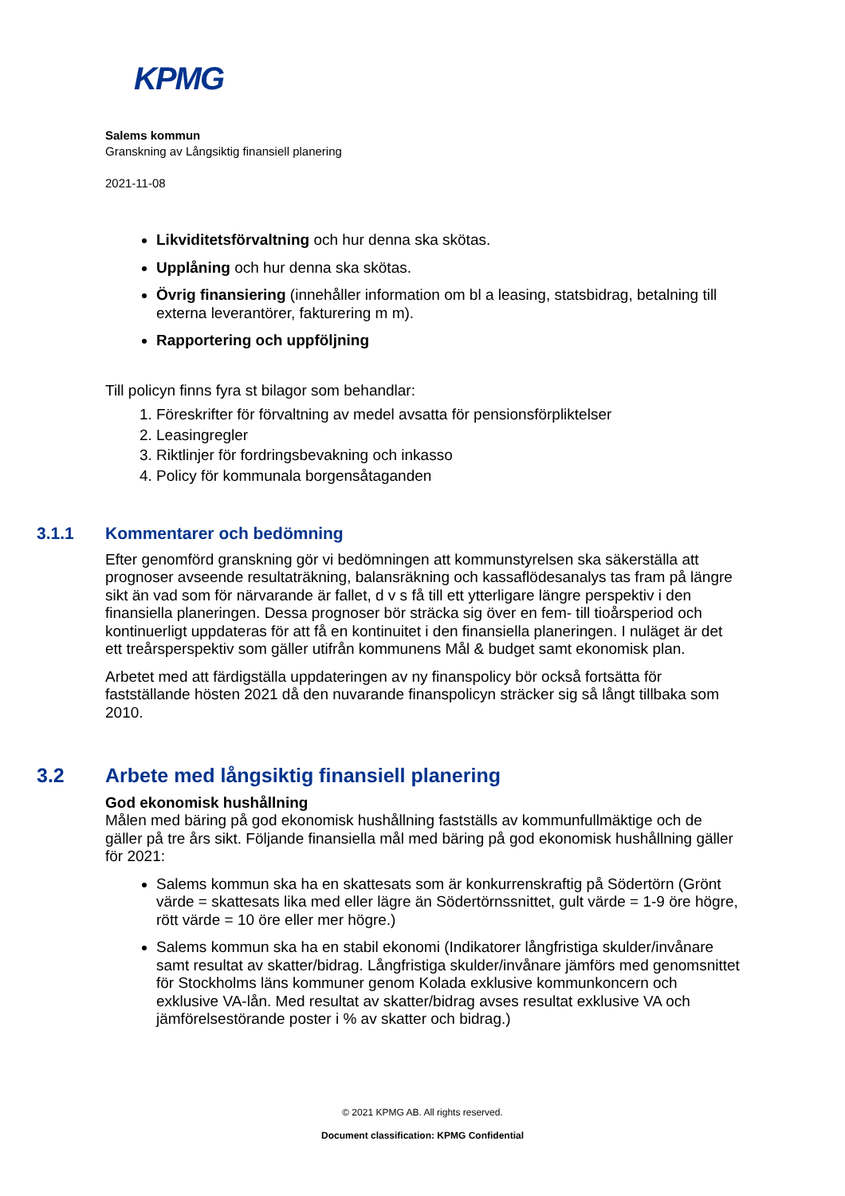KPMG
Salems kommun
Granskning av Långsiktig finansiell planering
2021-11-08
Likviditetsförvaltning och hur denna ska skötas.
Upplåning och hur denna ska skötas.
Övrig finansiering (innehåller information om bl a leasing, statsbidrag, betalning till externa leverantörer, fakturering m m).
Rapportering och uppföljning
Till policyn finns fyra st bilagor som behandlar:
1. Föreskrifter för förvaltning av medel avsatta för pensionsförpliktelser
2. Leasingregler
3. Riktlinjer för fordringsbevakning och inkasso
4. Policy för kommunala borgensåtaganden
3.1.1 Kommentarer och bedömning
Efter genomförd granskning gör vi bedömningen att kommunstyrelsen ska säkerställa att prognoser avseende resultaträkning, balansräkning och kassaflödesanalys tas fram på längre sikt än vad som för närvarande är fallet, d v s få till ett ytterligare längre perspektiv i den finansiella planeringen. Dessa prognoser bör sträcka sig över en fem- till tioårsperiod och kontinuerligt uppdateras för att få en kontinuitet i den finansiella planeringen. I nuläget är det ett treårsperspektiv som gäller utifrån kommunens Mål & budget samt ekonomisk plan.
Arbetet med att färdigställa uppdateringen av ny finanspolicy bör också fortsätta för fastställande hösten 2021 då den nuvarande finanspolicyn sträcker sig så långt tillbaka som 2010.
3.2 Arbete med långsiktig finansiell planering
God ekonomisk hushållning
Målen med bäring på god ekonomisk hushållning fastställs av kommunfullmäktige och de gäller på tre års sikt. Följande finansiella mål med bäring på god ekonomisk hushållning gäller för 2021:
Salems kommun ska ha en skattesats som är konkurrenskraftig på Södertörn (Grönt värde = skattesats lika med eller lägre än Södertörnssnittet, gult värde = 1-9 öre högre, rött värde = 10 öre eller mer högre.)
Salems kommun ska ha en stabil ekonomi (Indikatorer långfristiga skulder/invånare samt resultat av skatter/bidrag. Långfristiga skulder/invånare jämförs med genomsnittet för Stockholms läns kommuner genom Kolada exklusive kommunkoncern och exklusive VA-lån. Med resultat av skatter/bidrag avses resultat exklusive VA och jämförelsestörande poster i % av skatter och bidrag.)
© 2021 KPMG AB. All rights reserved.
Document classification: KPMG Confidential